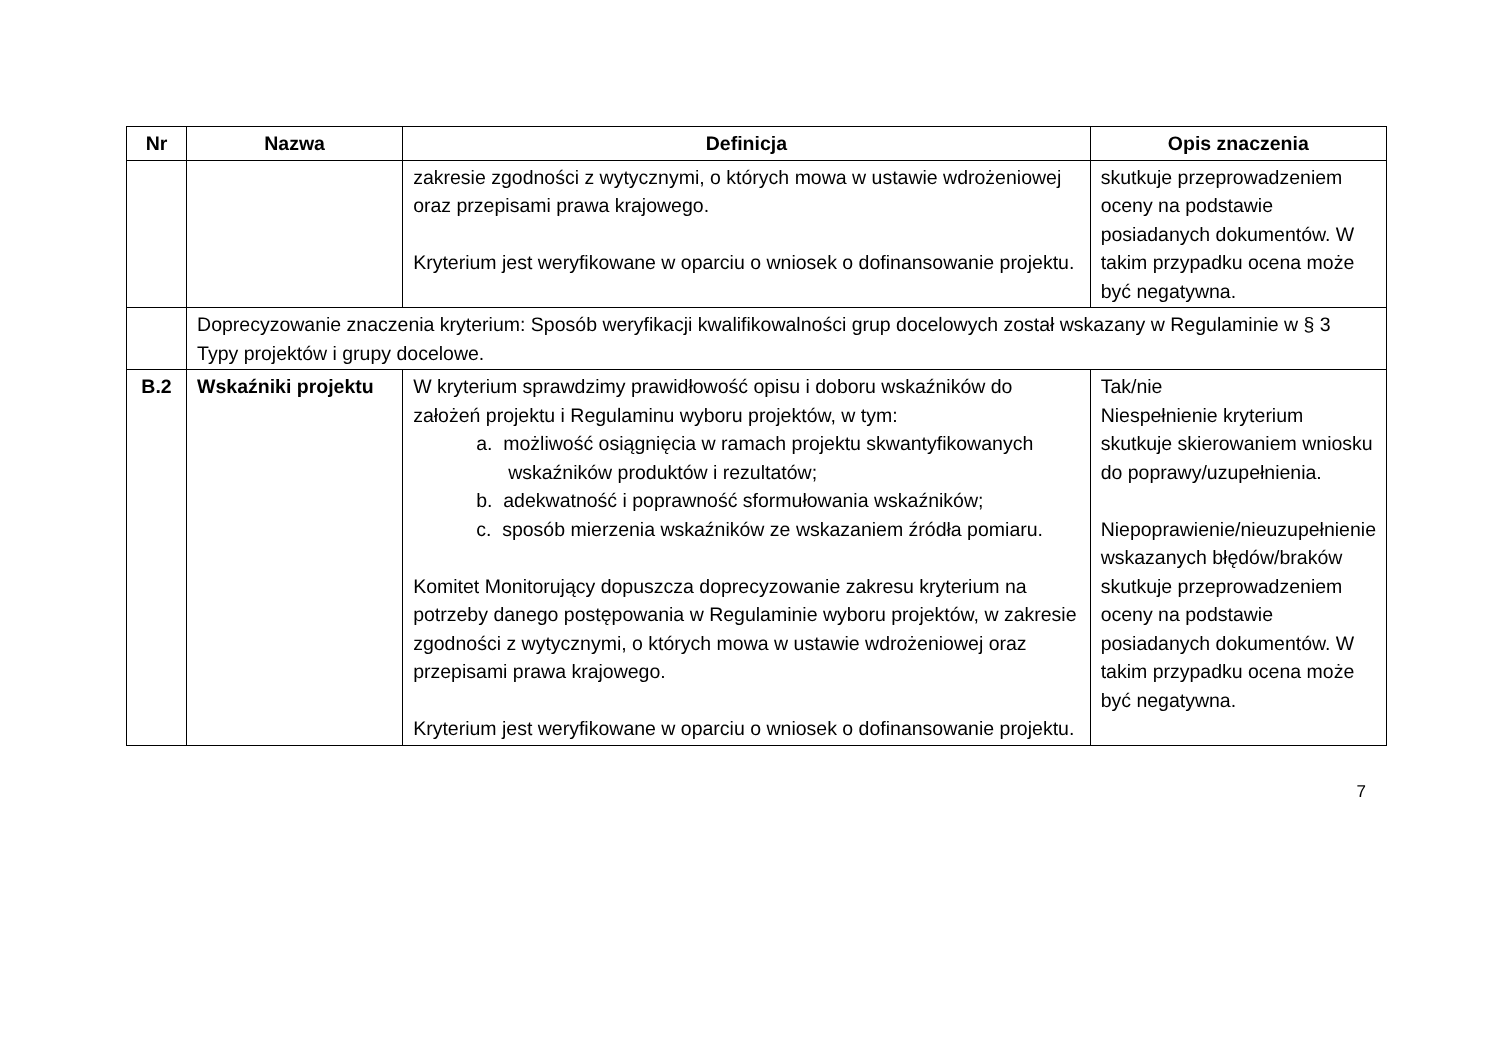| Nr | Nazwa | Definicja | Opis znaczenia |
| --- | --- | --- | --- |
| | | zakresie zgodności z wytycznymi, o których mowa w ustawie wdrożeniowej oraz przepisami prawa krajowego. Kryterium jest weryfikowane w oparciu o wniosek o dofinansowanie projektu. | skutkuje przeprowadzeniem oceny na podstawie posiadanych dokumentów. W takim przypadku ocena może być negatywna. |
| | Doprecyzowanie znaczenia kryterium: Sposób weryfikacji kwalifikowalności grup docelowych został wskazany w Regulaminie w § 3 Typy projektów i grupy docelowe. | | |
| B.2 | Wskaźniki projektu | W kryterium sprawdzimy prawidłowość opisu i doboru wskaźników do założeń projektu i Regulaminu wyboru projektów, w tym: a. możliwość osiągnięcia w ramach projektu skwantyfikowanych wskaźników produktów i rezultatów; b. adekwatność i poprawność sformułowania wskaźników; c. sposób mierzenia wskaźników ze wskazaniem źródła pomiaru. Komitet Monitorujący dopuszcza doprecyzowanie zakresu kryterium na potrzeby danego postępowania w Regulaminie wyboru projektów, w zakresie zgodności z wytycznymi, o których mowa w ustawie wdrożeniowej oraz przepisami prawa krajowego. Kryterium jest weryfikowane w oparciu o wniosek o dofinansowanie projektu. | Tak/nie Niespełnienie kryterium skutkuje skierowaniem wniosku do poprawy/uzupełnienia. Niepoprawienie/nieuzupełnienie wskazanych błędów/braków skutkuje przeprowadzeniem oceny na podstawie posiadanych dokumentów. W takim przypadku ocena może być negatywna. |
7